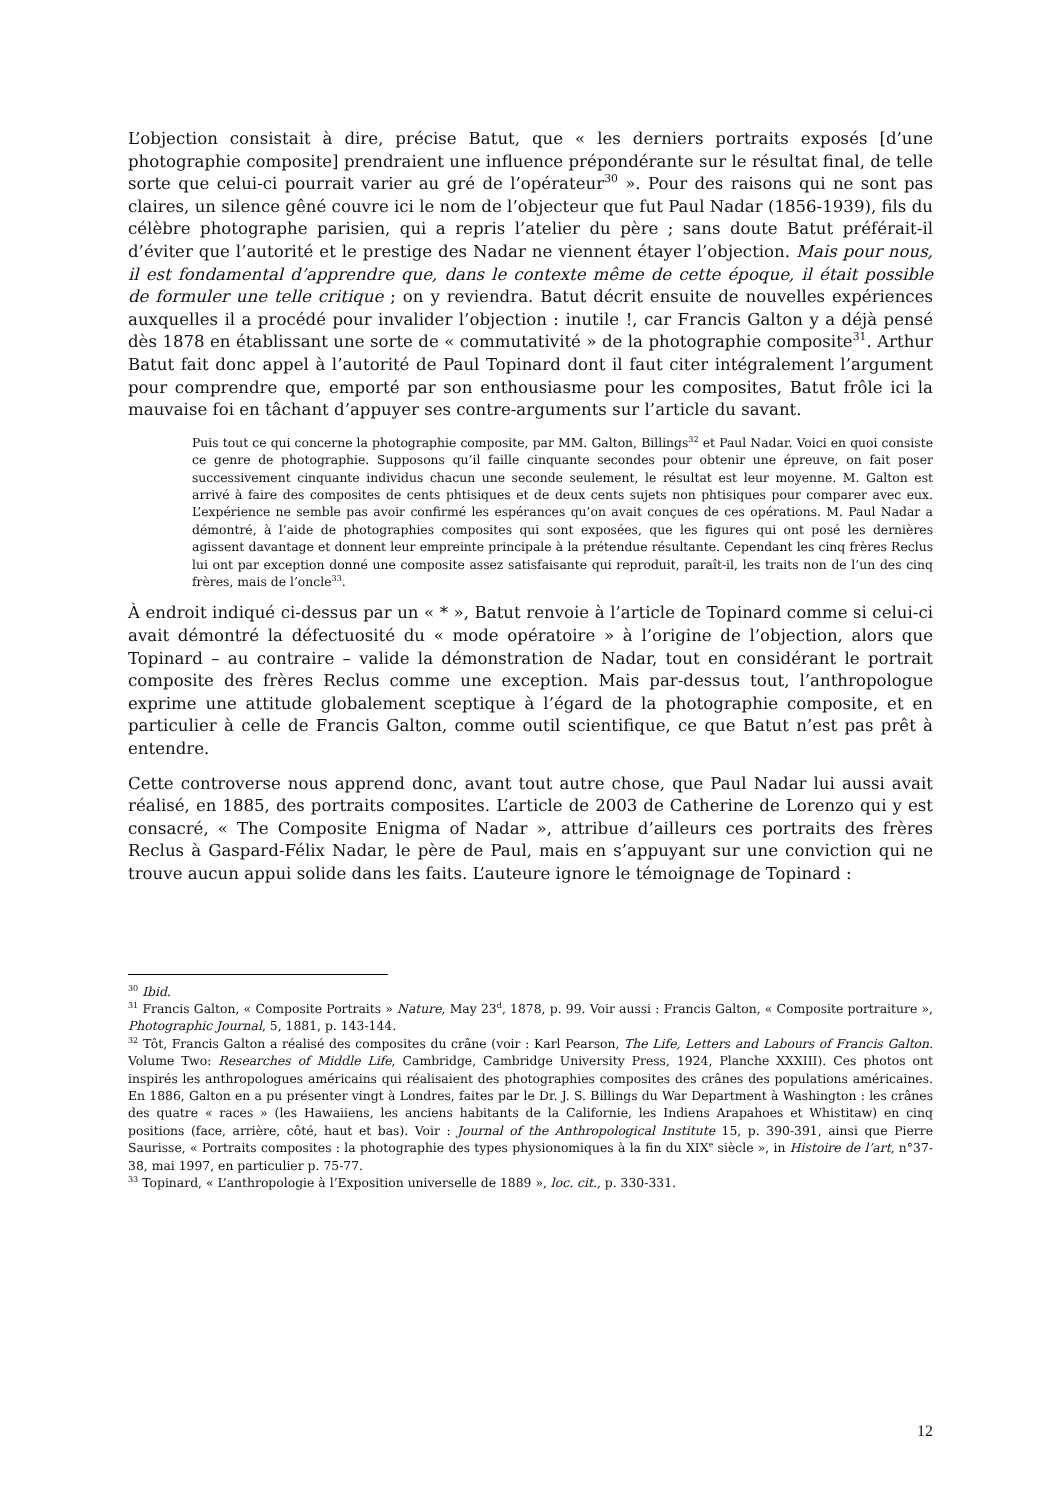L’objection consistait à dire, précise Batut, que « les derniers portraits exposés [d’une photographie composite] prendraient une influence prépondérante sur le résultat final, de telle sorte que celui-ci pourrait varier au gré de l’opérateur<sup>30</sup> ». Pour des raisons qui ne sont pas claires, un silence gêné couvre ici le nom de l’objecteur que fut Paul Nadar (1856-1939), fils du célèbre photographe parisien, qui a repris l’atelier du père ; sans doute Batut préférait-il d’éviter que l’autorité et le prestige des Nadar ne viennent étayer l’objection. Mais pour nous, il est fondamental d’apprendre que, dans le contexte même de cette époque, il était possible de formuler une telle critique ; on y reviendra. Batut décrit ensuite de nouvelles expériences auxquelles il a procédé pour invalider l’objection : inutile !, car Francis Galton y a déjà pensé dès 1878 en établissant une sorte de « commutativité » de la photographie composite<sup>31</sup>. Arthur Batut fait donc appel à l’autorité de Paul Topinard dont il faut citer intégralement l’argument pour comprendre que, emporté par son enthousiasme pour les composites, Batut frôle ici la mauvaise foi en tâchant d’appuyer ses contre-arguments sur l’article du savant.
Puis tout ce qui concerne la photographie composite, par MM. Galton, Billings<sup>32</sup> et Paul Nadar. Voici en quoi consiste ce genre de photographie. Supposons qu’il faille cinquante secondes pour obtenir une épreuve, on fait poser successivement cinquante individus chacun une seconde seulement, le résultat est leur moyenne. M. Galton est arrivé à faire des composites de cents phtisiques et de deux cents sujets non phtisiques pour comparer avec eux. L’expérience ne semble pas avoir confirmé les espérances qu’on avait conçues de ces opérations. M. Paul Nadar a démontré, à l’aide de photographies composites qui sont exposées, que les figures qui ont posé les dernières agissent davantage et donnent leur empreinte principale à la prétendue résultante. Cependant les cinq frères Reclus lui ont par exception donné une composite assez satisfaisante qui reproduit, paraît-il, les traits non de l’un des cinq frères, mais de l’oncle<sup>33</sup>.
À endroit indiqué ci-dessus par un « * », Batut renvoie à l’article de Topinard comme si celui-ci avait démontré la défectuosité du « mode opératoire » à l’origine de l’objection, alors que Topinard – au contraire – valide la démonstration de Nadar, tout en considérant le portrait composite des frères Reclus comme une exception. Mais par-dessus tout, l’anthropologue exprime une attitude globalement sceptique à l’égard de la photographie composite, et en particulier à celle de Francis Galton, comme outil scientifique, ce que Batut n’est pas prêt à entendre.
Cette controverse nous apprend donc, avant tout autre chose, que Paul Nadar lui aussi avait réalisé, en 1885, des portraits composites. L’article de 2003 de Catherine de Lorenzo qui y est consacré, « The Composite Enigma of Nadar », attribue d’ailleurs ces portraits des frères Reclus à Gaspard-Félix Nadar, le père de Paul, mais en s’appuyant sur une conviction qui ne trouve aucun appui solide dans les faits. L’auteure ignore le témoignage de Topinard :
<sup>30</sup> Ibid.
<sup>31</sup> Francis Galton, « Composite Portraits » Nature, May 23<sup>d</sup>, 1878, p. 99. Voir aussi : Francis Galton, « Composite portraiture », Photographic Journal, 5, 1881, p. 143-144.
<sup>32</sup> Tôt, Francis Galton a réalisé des composites du crâne (voir : Karl Pearson, The Life, Letters and Labours of Francis Galton. Volume Two: Researches of Middle Life, Cambridge, Cambridge University Press, 1924, Planche XXXIII). Ces photos ont inspirés les anthropologues américains qui réalisaient des photographies composites des crânes des populations américaines. En 1886, Galton en a pu présenter vingt à Londres, faites par le Dr. J. S. Billings du War Department à Washington : les crânes des quatre « races » (les Hawaiiens, les anciens habitants de la Californie, les Indiens Arapahoes et Whistitaw) en cinq positions (face, arrière, côté, haut et bas). Voir : Journal of the Anthropological Institute 15, p. 390-391, ainsi que Pierre Saurisse, « Portraits composites : la photographie des types physionomiques à la fin du XIX<sup>e</sup> siècle », in Histoire de l’art, n°37-38, mai 1997, en particulier p. 75-77.
<sup>33</sup> Topinard, « L’anthropologie à l’Exposition universelle de 1889 », loc. cit., p. 330-331.
12